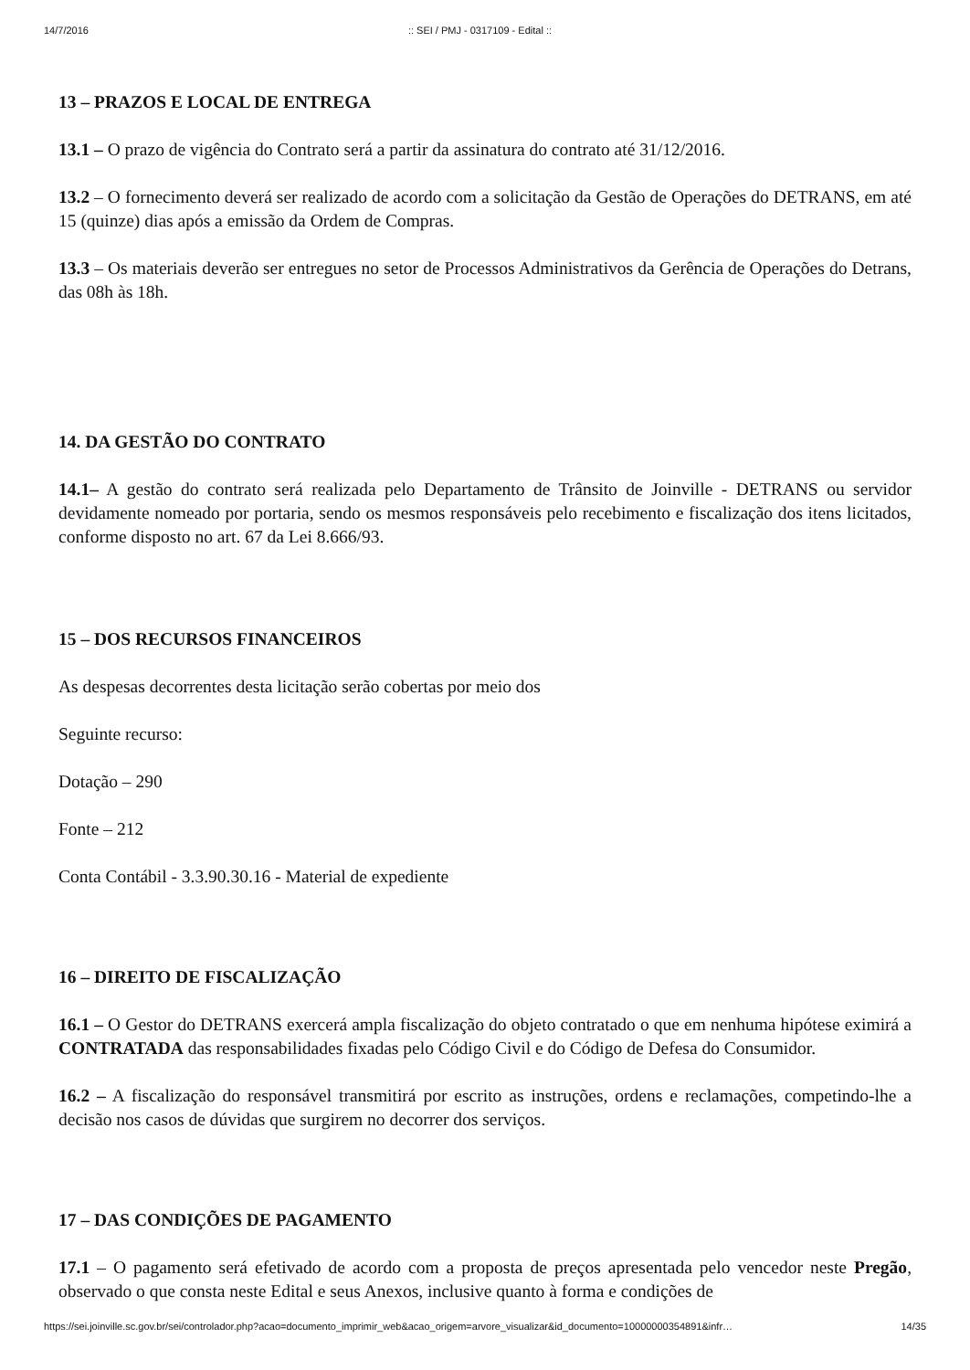14/7/2016:: SEI / PMJ - 0317109 - Edital ::
13 – PRAZOS E LOCAL DE ENTREGA
13.1 – O prazo de vigência do Contrato será a partir da assinatura do contrato até 31/12/2016.
13.2 – O fornecimento deverá ser realizado de acordo com a solicitação da Gestão de Operações do DETRANS, em até 15 (quinze) dias após a emissão da Ordem de Compras.
13.3 – Os materiais deverão ser entregues no setor de Processos Administrativos da Gerência de Operações do Detrans, das 08h às 18h.
14. DA GESTÃO DO CONTRATO
14.1– A gestão do contrato será realizada pelo Departamento de Trânsito de Joinville - DETRANS ou servidor devidamente nomeado por portaria, sendo os mesmos responsáveis pelo recebimento e fiscalização dos itens licitados, conforme disposto no art. 67 da Lei 8.666/93.
15 – DOS RECURSOS FINANCEIROS
As despesas decorrentes desta licitação serão cobertas por meio dos
Seguinte recurso:
Dotação – 290
Fonte – 212
Conta Contábil - 3.3.90.30.16 - Material de expediente
16 – DIREITO DE FISCALIZAÇÃO
16.1 – O Gestor do DETRANS exercerá ampla fiscalização do objeto contratado o que em nenhuma hipótese eximirá a CONTRATADA das responsabilidades fixadas pelo Código Civil e do Código de Defesa do Consumidor.
16.2 – A fiscalização do responsável transmitirá por escrito as instruções, ordens e reclamações, competindo-lhe a decisão nos casos de dúvidas que surgirem no decorrer dos serviços.
17 – DAS CONDIÇÕES DE PAGAMENTO
17.1 – O pagamento será efetivado de acordo com a proposta de preços apresentada pelo vencedor neste Pregão, observado o que consta neste Edital e seus Anexos, inclusive quanto à forma e condições de
https://sei.joinville.sc.gov.br/sei/controlador.php?acao=documento_imprimir_web&acao_origem=arvore_visualizar&id_documento=10000000354891&infr… 14/35